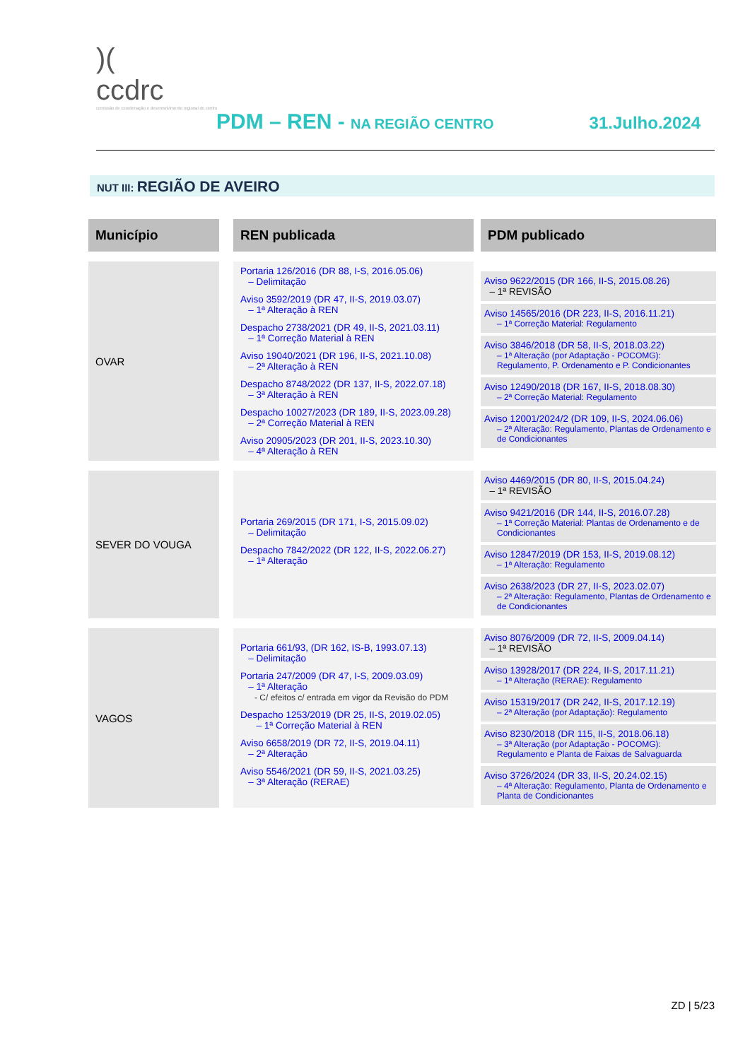)(
ccdrc
comissão de coordenação e desenvolvimento regional do centro
PDM – REN - NA REGIÃO CENTRO 31.Julho.2024
NUT III: REGIÃO DE AVEIRO
| Município | | REN publicada | | PDM publicado |
| --- | --- | --- | --- | --- |
| OVAR | | Portaria 126/2016 (DR 88, I-S, 2016.05.06) – Delimitação Aviso 3592/2019 (DR 47, II-S, 2019.03.07) – 1ª Alteração à REN Despacho 2738/2021 (DR 49, II-S, 2021.03.11) – 1ª Correção Material à REN Aviso 19040/2021 (DR 196, II-S, 2021.10.08) – 2ª Alteração à REN Despacho 8748/2022 (DR 137, II-S, 2022.07.18) – 3ª Alteração à REN Despacho 10027/2023 (DR 189, II-S, 2023.09.28) – 2ª Correção Material à REN Aviso 20905/2023 (DR 201, II-S, 2023.10.30) – 4ª Alteração à REN | | Aviso 9622/2015 (DR 166, II-S, 2015.08.26) – 1ª REVISÃO Aviso 14565/2016 (DR 223, II-S, 2016.11.21) – 1ª Correção Material: Regulamento Aviso 3846/2018 (DR 58, II-S, 2018.03.22) – 1ª Alteração (por Adaptação - POCOMG): Regulamento, P. Ordenamento e P. Condicionantes Aviso 12490/2018 (DR 167, II-S, 2018.08.30) – 2ª Correção Material: Regulamento Aviso 12001/2024/2 (DR 109, II-S, 2024.06.06) – 2ª Alteração: Regulamento, Plantas de Ordenamento e de Condicionantes |
| SEVER DO VOUGA | | Portaria 269/2015 (DR 171, I-S, 2015.09.02) – Delimitação Despacho 7842/2022 (DR 122, II-S, 2022.06.27) – 1ª Alteração | | Aviso 4469/2015 (DR 80, II-S, 2015.04.24) – 1ª REVISÃO Aviso 9421/2016 (DR 144, II-S, 2016.07.28) – 1ª Correção Material: Plantas de Ordenamento e de Condicionantes Aviso 12847/2019 (DR 153, II-S, 2019.08.12) – 1ª Alteração: Regulamento Aviso 2638/2023 (DR 27, II-S, 2023.02.07) – 2ª Alteração: Regulamento, Plantas de Ordenamento e de Condicionantes |
| VAGOS | | Portaria 661/93, (DR 162, IS-B, 1993.07.13) – Delimitação Portaria 247/2009 (DR 47, I-S, 2009.03.09) – 1ª Alteração - C/ efeitos c/ entrada em vigor da Revisão do PDM Despacho 1253/2019 (DR 25, II-S, 2019.02.05) – 1ª Correção Material à REN Aviso 6658/2019 (DR 72, II-S, 2019.04.11) – 2ª Alteração Aviso 5546/2021 (DR 59, II-S, 2021.03.25) – 3ª Alteração (RERAE) | | Aviso 8076/2009 (DR 72, II-S, 2009.04.14) – 1ª REVISÃO Aviso 13928/2017 (DR 224, II-S, 2017.11.21) – 1ª Alteração (RERAE): Regulamento Aviso 15319/2017 (DR 242, II-S, 2017.12.19) – 2ª Alteração (por Adaptação): Regulamento Aviso 8230/2018 (DR 115, II-S, 2018.06.18) – 3ª Alteração (por Adaptação - POCOMG): Regulamento e Planta de Faixas de Salvaguarda Aviso 3726/2024 (DR 33, II-S, 20.24.02.15) – 4ª Alteração: Regulamento, Planta de Ordenamento e Planta de Condicionantes |
ZD | 5/23